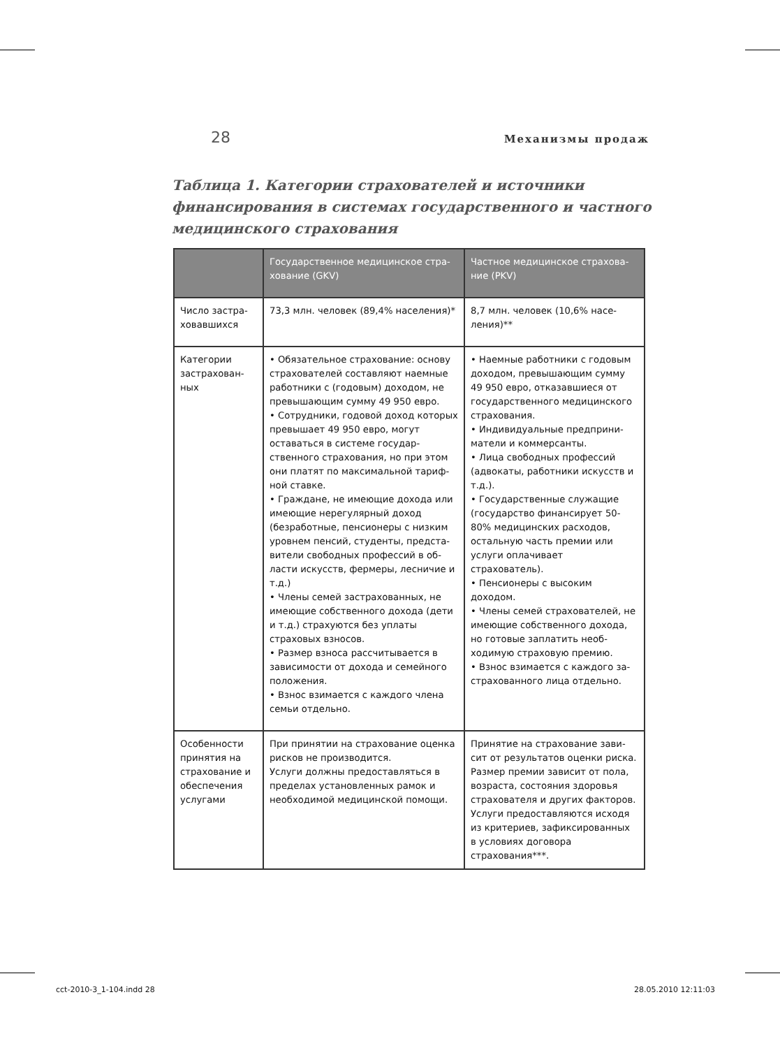28 Механизмы продаж
Таблица 1. Категории страхователей и источники финанси­рования в системах государственного и частного медицин­ского страхования
| | Государственное медицинское стра­хование (GKV) | Частное медицинское страхова­ние (PKV) |
| --- | --- | --- |
| Число застра­ховавшихся | 73,3 млн. человек (89,4% населе­ния)* | 8,7 млн. человек (10,6% насе­ления)** |
| Категории застрахован­ных | • Обязательное страхование: осно­ву страхователей составляют наем­ные работники с (годовым) доходом, не превышающим сумму 49 950 евро. • Сотрудники, годовой доход ко­торых превышает 49 950 евро, мо­гут оставаться в системе государ­ственного страхования, но при этом они платят по максимальной тариф­ной ставке. • Граждане, не имеющие дохода или имеющие нерегулярный доход (безработные, пенсионеры с низким уровнем пенсий, студенты, предста­вители свободных профессий в об­ласти искусств, фермеры, лесничие и т.д.) • Члены семей застрахованных, не имеющие собственного дохода (дети и т.д.) страхуются без уплаты страховых взносов. • Размер взноса рассчитывается в зависимости от дохода и семейно­го положения. • Взнос взимается с каждого члена семьи отдельно. | • Наемные работники с годовым доходом, превышающим сумму 49 950 евро, отказавшиеся от государственного медицинского страхования. • Индивидуальные предприни­матели и коммерсанты. • Лица свободных профессий (адвокаты, работники искусств и т.д.). • Государственные служа­щие (государство финансиру­ет 50-80% медицинских рас­ходов, остальную часть пре­мии или услуги оплачивает страхователь). • Пенсионеры с высоким доходом. • Члены семей страхователей, не имеющие собственного дохо­да, но готовые заплатить необ­ходимую страховую премию. • Взнос взимается с каждого за­страхованного лица отдельно. |
| Особенности принятия на страхование и обеспечения услугами | При принятии на страхование оцен­ка рисков не производится. Услуги должны предоставляться в пределах установленных рамок и необходимой медицинской помощи. | Принятие на страхование зави­сит от результатов оценки ри­ска. Размер премии зависит от пола, возраста, состояния здо­ровья страхователя и других факторов. Услуги предоставляются исхо­дя из критериев, зафиксиро­ванных в условиях договора страхования***. |
cct-2010-3_1-104.indd 28 28.05.2010 12:11:03